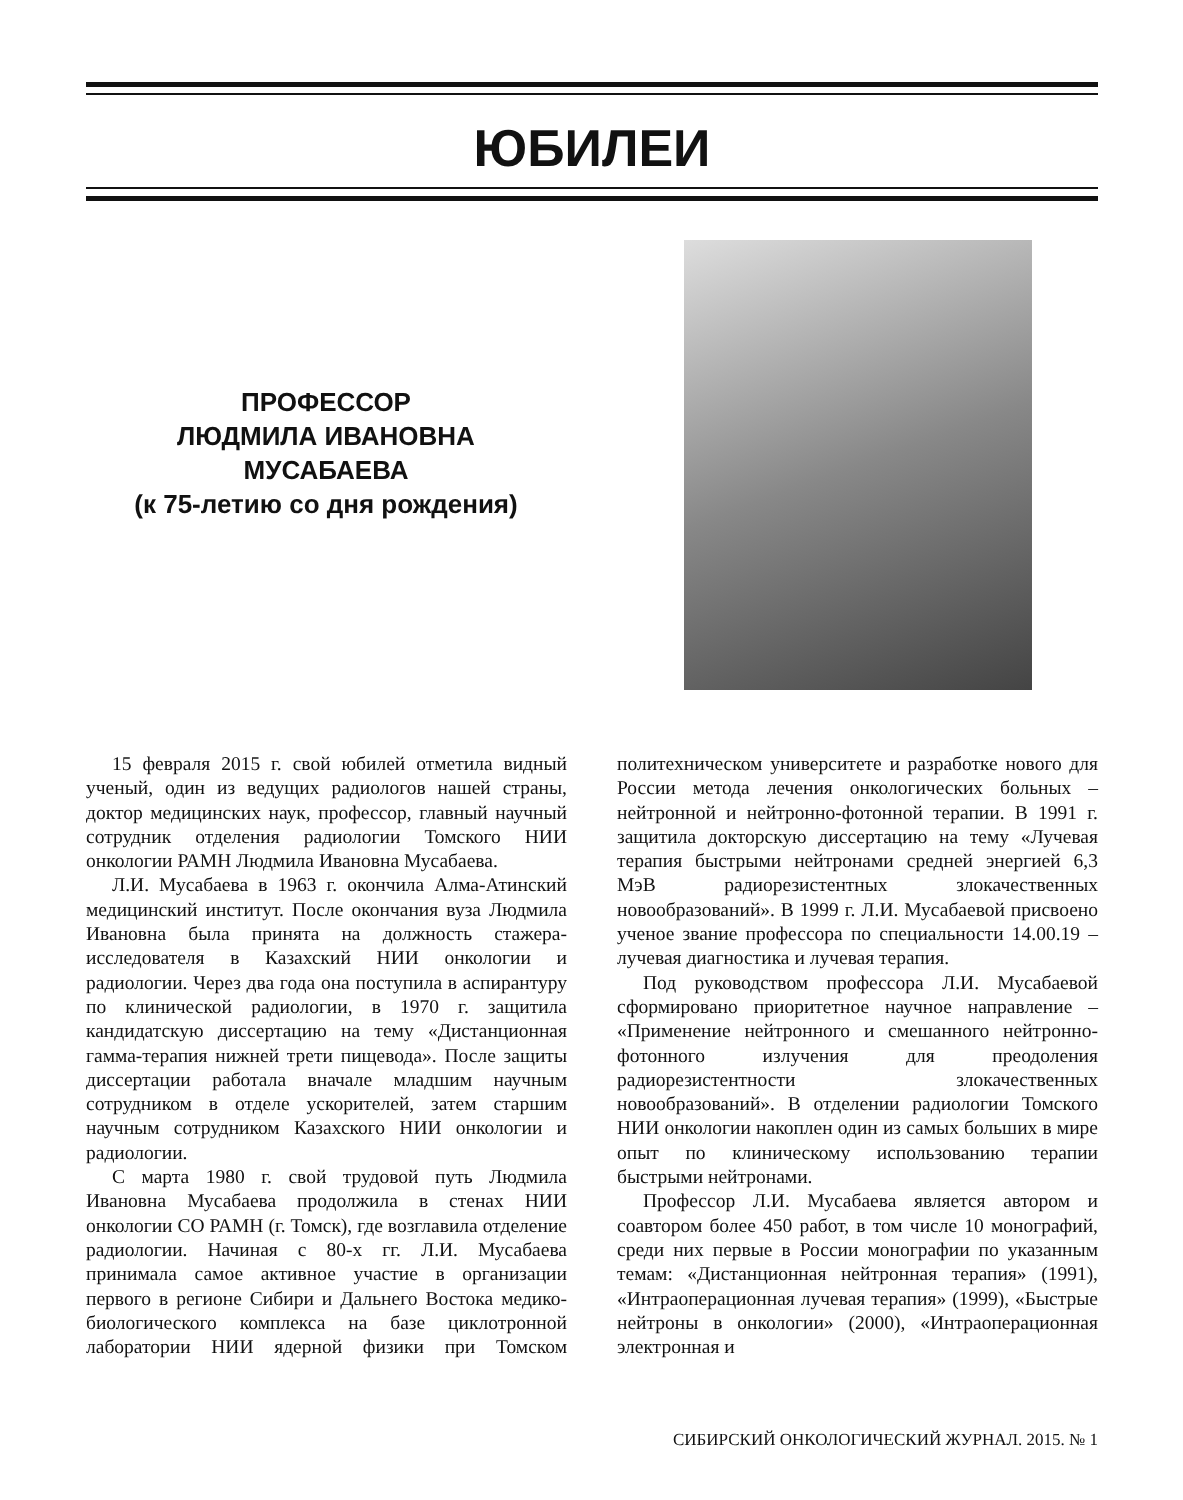ЮБИЛЕИ
ПРОФЕССОР
ЛЮДМИЛА ИВАНОВНА
МУСАБАЕВА
(к 75-летию со дня рождения)
15 февраля 2015 г. свой юбилей отметила видный ученый, один из ведущих радиологов нашей страны, доктор медицинских наук, профессор, главный научный сотрудник отделения радиологии Томского НИИ онкологии РАМН Людмила Ивановна Мусабаева.
Л.И. Мусабаева в 1963 г. окончила Алма-Атинский медицинский институт. После окончания вуза Людмила Ивановна была принята на должность стажера-исследователя в Казахский НИИ онкологии и радиологии. Через два года она поступила в аспирантуру по клинической радиологии, в 1970 г. защитила кандидатскую диссертацию на тему «Дистанционная гамма-терапия нижней трети пищевода». После защиты диссертации работала вначале младшим научным сотрудником в отделе ускорителей, затем старшим научным сотрудником Казахского НИИ онкологии и радиологии.
С марта 1980 г. свой трудовой путь Людмила Ивановна Мусабаева продолжила в стенах НИИ онкологии СО РАМН (г. Томск), где возглавила отделение радиологии. Начиная с 80-х гг. Л.И. Мусабаева принимала самое активное участие в организации первого в регионе Сибири и Дальнего Востока медико-биологического комплекса на базе циклотронной лаборатории НИИ ядерной физики при Томском политехническом университете и разработке нового для России метода лечения онкологических больных – нейтронной и нейтронно-фотонной терапии. В 1991 г. защитила докторскую диссертацию на тему «Лучевая терапия быстрыми нейтронами средней энергией 6,3 МэВ радиорезистентных злокачественных новообразований». В 1999 г. Л.И. Мусабаевой присвоено ученое звание профессора по специальности 14.00.19 – лучевая диагностика и лучевая терапия.
Под руководством профессора Л.И. Мусабаевой сформировано приоритетное научное направление – «Применение нейтронного и смешанного нейтронно-фотонного излучения для преодоления радиорезистентности злокачественных новообразований». В отделении радиологии Томского НИИ онкологии накоплен один из самых больших в мире опыт по клиническому использованию терапии быстрыми нейтронами.
Профессор Л.И. Мусабаева является автором и соавтором более 450 работ, в том числе 10 монографий, среди них первые в России монографии по указанным темам: «Дистанционная нейтронная терапия» (1991), «Интраоперационная лучевая терапия» (1999), «Быстрые нейтроны в онкологии» (2000), «Интраоперационная электронная и
СИБИРСКИЙ ОНКОЛОГИЧЕСКИЙ ЖУРНАЛ. 2015. № 1